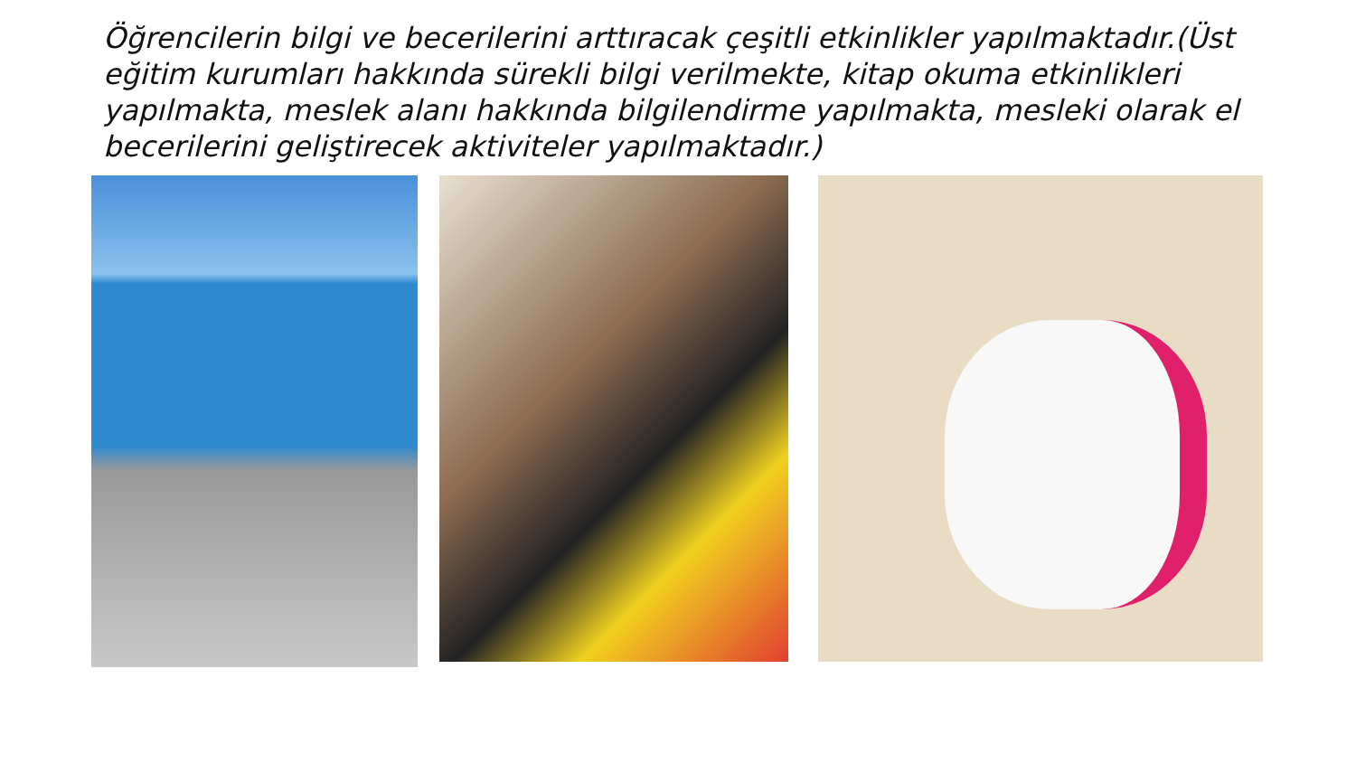Öğrencilerin bilgi ve becerilerini arttıracak çeşitli etkinlikler yapılmaktadır.(Üst eğitim kurumları hakkında sürekli bilgi verilmekte, kitap okuma etkinlikleri yapılmakta, meslek alanı hakkında bilgilendirme yapılmakta, mesleki olarak el becerilerini geliştirecek aktiviteler yapılmaktadır.)